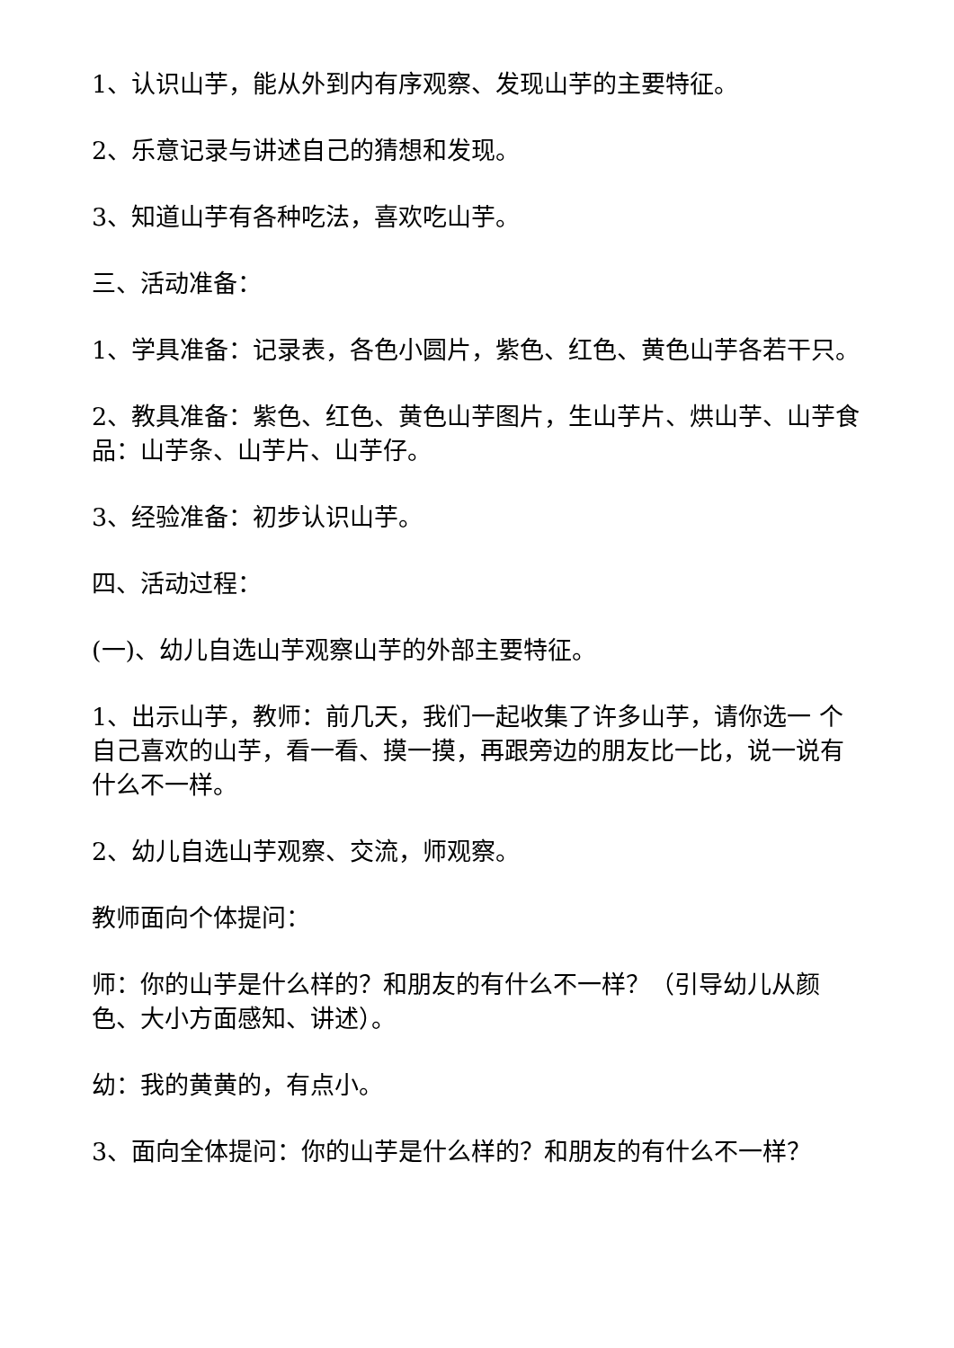1、认识山芋，能从外到内有序观察、发现山芋的主要特征。
2、乐意记录与讲述自己的猜想和发现。
3、知道山芋有各种吃法，喜欢吃山芋。
三、活动准备：
1、学具准备：记录表，各色小圆片，紫色、红色、黄色山芋各若干只。
2、教具准备：紫色、红色、黄色山芋图片，生山芋片、烘山芋、山芋食品：山芋条、山芋片、山芋仔。
3、经验准备：初步认识山芋。
四、活动过程：
(一)、幼儿自选山芋观察山芋的外部主要特征。
1、出示山芋，教师：前几天，我们一起收集了许多山芋，请你选一 个自己喜欢的山芋，看一看、摸一摸，再跟旁边的朋友比一比，说一说有什么不一样。
2、幼儿自选山芋观察、交流，师观察。
教师面向个体提问：
师：你的山芋是什么样的？和朋友的有什么不一样？（引导幼儿从颜色、大小方面感知、讲述）。
幼：我的黄黄的，有点小。
3、面向全体提问：你的山芋是什么样的？和朋友的有什么不一样？